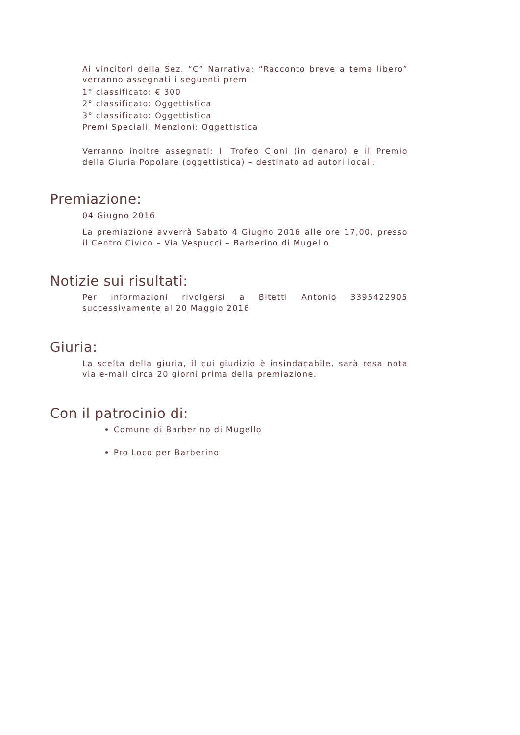Ai vincitori della Sez. “C” Narrativa: “Racconto breve a tema libero” verranno assegnati i seguenti premi
1° classificato: € 300
2° classificato: Oggettistica
3° classificato: Oggettistica
Premi Speciali, Menzioni: Oggettistica
Verranno inoltre assegnati: Il Trofeo Cioni (in denaro) e il Premio della Giuria Popolare (oggettistica) – destinato ad autori locali.
Premiazione:
04 Giugno 2016
La premiazione avverrà Sabato 4 Giugno 2016 alle ore 17,00, presso il Centro Civico – Via Vespucci – Barberino di Mugello.
Notizie sui risultati:
Per informazioni rivolgersi a Bitetti Antonio 3395422905 successivamente al 20 Maggio 2016
Giuria:
La scelta della giuria, il cui giudizio è insindacabile, sarà resa nota via e-mail circa 20 giorni prima della premiazione.
Con il patrocinio di:
Comune di Barberino di Mugello
Pro Loco per Barberino